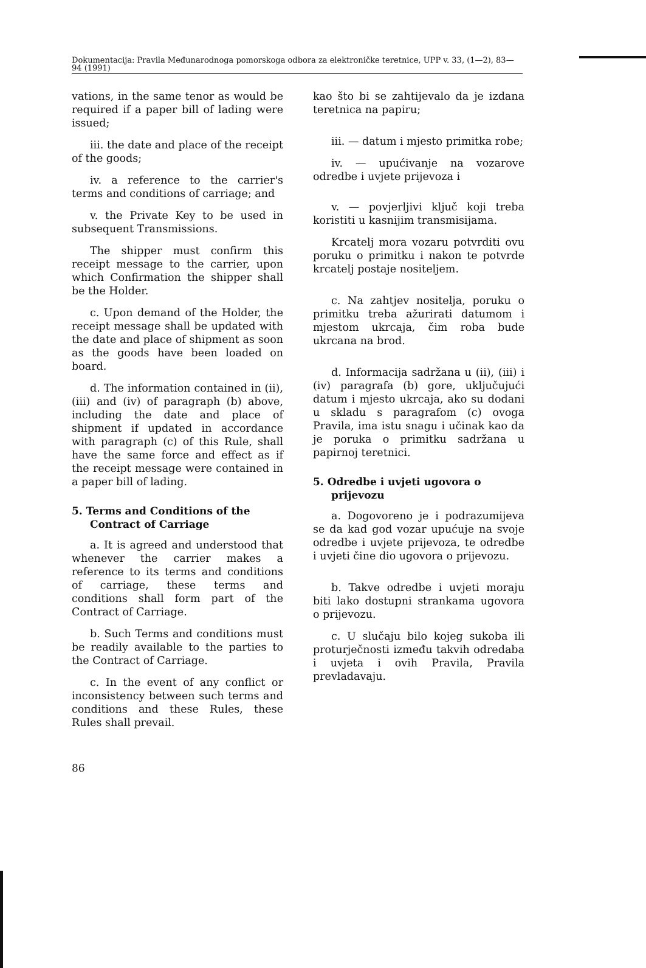Dokumentacija: Pravila Međunarodnoga pomorskoga odbora za elektroničke teretnice, UPP v. 33, (1—2), 83—94 (1991)
vations, in the same tenor as would be required if a paper bill of lading were issued;
iii. the date and place of the receipt of the goods;
iv. a reference to the carrier's terms and conditions of carriage; and
v. the Private Key to be used in subsequent Transmissions.
The shipper must confirm this receipt message to the carrier, upon which Confirmation the shipper shall be the Holder.
c. Upon demand of the Holder, the receipt message shall be updated with the date and place of shipment as soon as the goods have been loaded on board.
d. The information contained in (ii), (iii) and (iv) of paragraph (b) above, including the date and place of shipment if updated in accordance with paragraph (c) of this Rule, shall have the same force and effect as if the receipt message were contained in a paper bill of lading.
5. Terms and Conditions of the Contract of Carriage
a. It is agreed and understood that whenever the carrier makes a reference to its terms and conditions of carriage, these terms and conditions shall form part of the Contract of Carriage.
b. Such Terms and conditions must be readily available to the parties to the Contract of Carriage.
c. In the event of any conflict or inconsistency between such terms and conditions and these Rules, these Rules shall prevail.
kao što bi se zahtijevalo da je izdana teretnica na papiru;
iii. — datum i mjesto primitka robe;
iv. — upućivanje na vozarove odredbe i uvjete prijevoza i
v. — povjerljivi ključ koji treba koristiti u kasnijim transmisijama.
Krcatelj mora vozaru potvrditi ovu poruku o primitku i nakon te potvrde krcatelj postaje nositeljem.
c. Na zahtjev nositelja, poruku o primitku treba ažurirati datumom i mjestom ukrcaja, čim roba bude ukrcana na brod.
d. Informacija sadržana u (ii), (iii) i (iv) paragrafa (b) gore, uključujući datum i mjesto ukrcaja, ako su dodani u skladu s paragrafom (c) ovoga Pravila, ima istu snagu i učinak kao da je poruka o primitku sadržana u papirnoj teretnici.
5. Odredbe i uvjeti ugovora o prijevozu
a. Dogovoreno je i podrazumijeva se da kad god vozar upućuje na svoje odredbe i uvjete prijevoza, te odredbe i uvjeti čine dio ugovora o prijevozu.
b. Takve odredbe i uvjeti moraju biti lako dostupni strankama ugovora o prijevozu.
c. U slučaju bilo kojeg sukoba ili proturječnosti između takvih odredaba i uvjeta i ovih Pravila, Pravila prevladavaju.
86